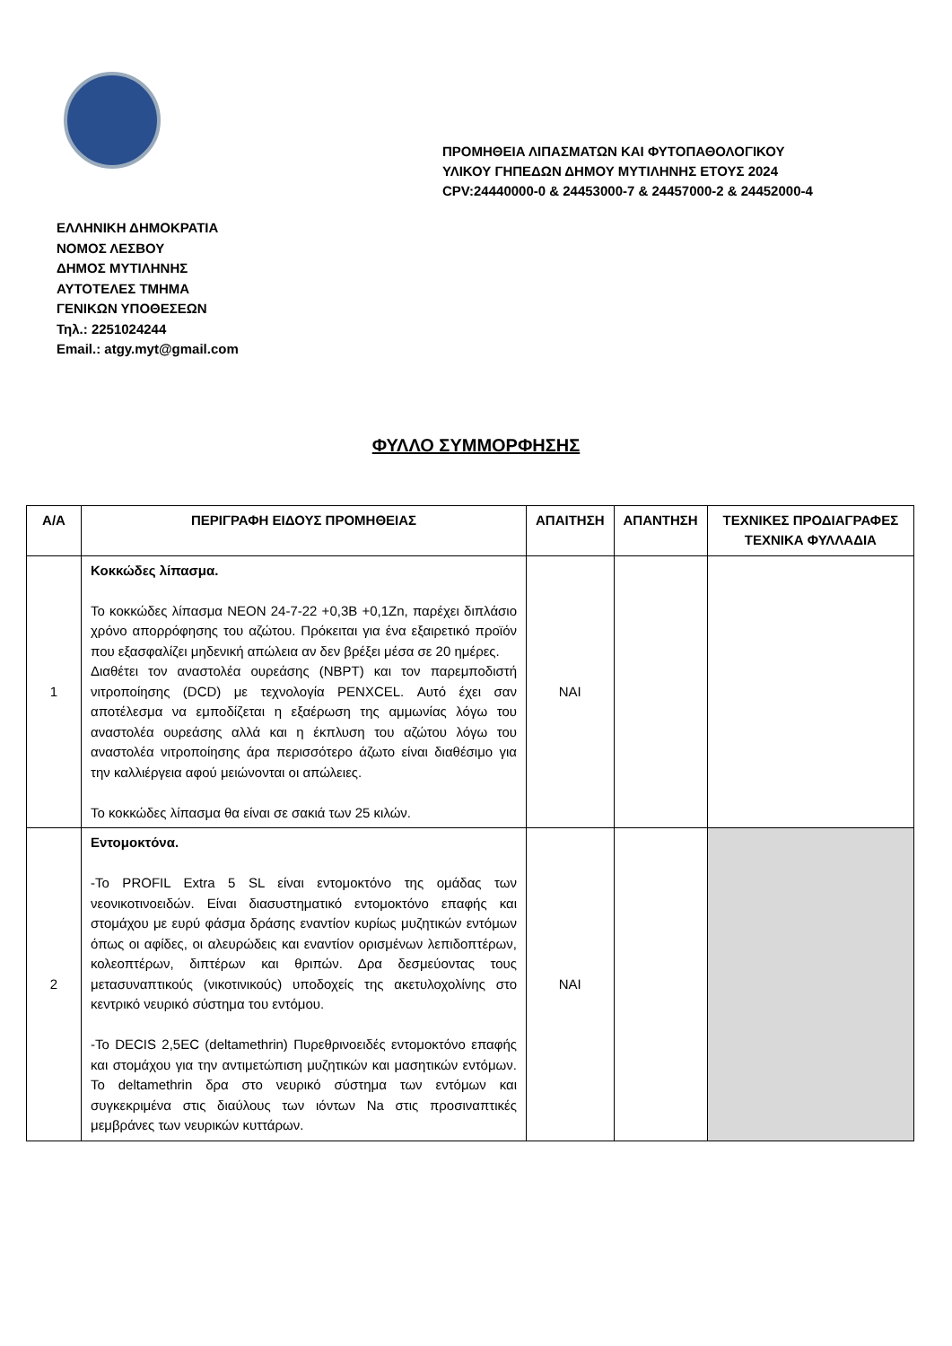ΕΛΛΗΝΙΚΗ ΔΗΜΟΚΡΑΤΙΑ
ΝΟΜΟΣ ΛΕΣΒΟΥ
ΔΗΜΟΣ ΜΥΤΙΛΗΝΗΣ
ΑΥΤΟΤΕΛΕΣ ΤΜΗΜΑ
ΓΕΝΙΚΩΝ ΥΠΟΘΕΣΕΩΝ
Τηλ.: 2251024244
Email.: atgy.myt@gmail.com
ΠΡΟΜΗΘΕΙΑ ΛΙΠΑΣΜΑΤΩΝ ΚΑΙ ΦΥΤΟΠΑΘΟΛΟΓΙΚΟΥ
ΥΛΙΚΟΥ ΓΗΠΕΔΩΝ ΔΗΜΟΥ ΜΥΤΙΛΗΝΗΣ ΕΤΟΥΣ 2024
CPV:24440000-0 & 24453000-7 & 24457000-2 & 24452000-4
ΦΥΛΛΟ ΣΥΜΜΟΡΦΗΣΗΣ
| Α/Α | ΠΕΡΙΓΡΑΦΗ ΕΙΔΟΥΣ ΠΡΟΜΗΘΕΙΑΣ | ΑΠΑΙΤΗΣΗ | ΑΠΑΝΤΗΣΗ | ΤΕΧΝΙΚΕΣ ΠΡΟΔΙΑΓΡΑΦΕΣ ΤΕΧΝΙΚΑ ΦΥΛΛΑΔΙΑ |
| --- | --- | --- | --- | --- |
| 1 | Κοκκώδες λίπασμα. Το κοκκώδες λίπασμα NEON 24-7-22 +0,3B +0,1Zn, παρέχει διπλάσιο χρόνο απορρόφησης του αζώτου. Πρόκειται για ένα εξαιρετικό προϊόν που εξασφαλίζει μηδενική απώλεια αν δεν βρέξει μέσα σε 20 ημέρες. Διαθέτει τον αναστολέα ουρεάσης (NBPT) και τον παρεμποδιστή νιτροποίησης (DCD) με τεχνολογία PENXCEL. Αυτό έχει σαν αποτέλεσμα να εμποδίζεται η εξαέρωση της αμμωνίας λόγω του αναστολέα ουρεάσης αλλά και η έκπλυση του αζώτου λόγω του αναστολέα νιτροποίησης άρα περισσότερο άζωτο είναι διαθέσιμο για την καλλιέργεια αφού μειώνονται οι απώλειες. Το κοκκώδες λίπασμα θα είναι σε σακιά των 25 κιλών. | ΝΑΙ | | |
| 2 | Εντομοκτόνα. -Το PROFIL Extra 5 SL είναι εντομοκτόνο της ομάδας των νεονικοτινοειδών. Είναι διασυστηματικό εντομοκτόνο επαφής και στομάχου με ευρύ φάσμα δράσης εναντίον κυρίως μυζητικών εντόμων όπως οι αφίδες, οι αλευρώδεις και εναντίον ορισμένων λεπιδοπτέρων, κολεοπτέρων, διπτέρων και θριπών. Δρα δεσμεύοντας τους μετασυναπτικούς (νικοτινικούς) υποδοχείς της ακετυλοχολίνης στο κεντρικό νευρικό σύστημα του εντόμου. -Το DECIS 2,5EC (deltamethrin) Πυρεθρινοειδές εντομοκτόνο επαφής και στομάχου για την αντιμετώπιση μυζητικών και μασητικών εντόμων. Το deltamethrin δρα στο νευρικό σύστημα των εντόμων και συγκεκριμένα στις διαύλους των ιόντων Na στις προσιναπτικές μεμβράνες των νευρικών κυττάρων. | ΝΑΙ | | |